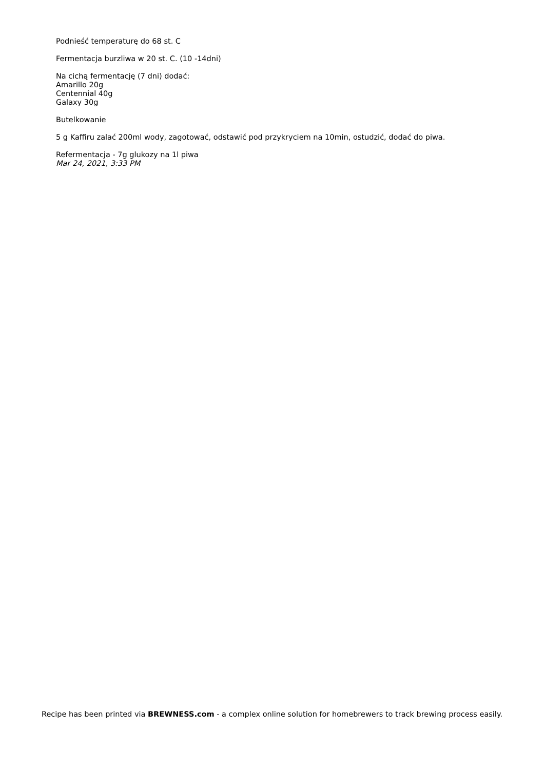Podnieść temperaturę do 68 st. C
Fermentacja burzliwa w 20 st. C. (10 -14dni)
Na cichą fermentację (7 dni) dodać:
Amarillo 20g
Centennial 40g
Galaxy 30g
Butelkowanie
5 g Kaffiru zalać 200ml wody, zagotować, odstawić pod przykryciem na 10min, ostudzić, dodać do piwa.
Refermentacja - 7g glukozy na 1l piwa
Mar 24, 2021, 3:33 PM
Recipe has been printed via BREWNESS.com - a complex online solution for homebrewers to track brewing process easily.